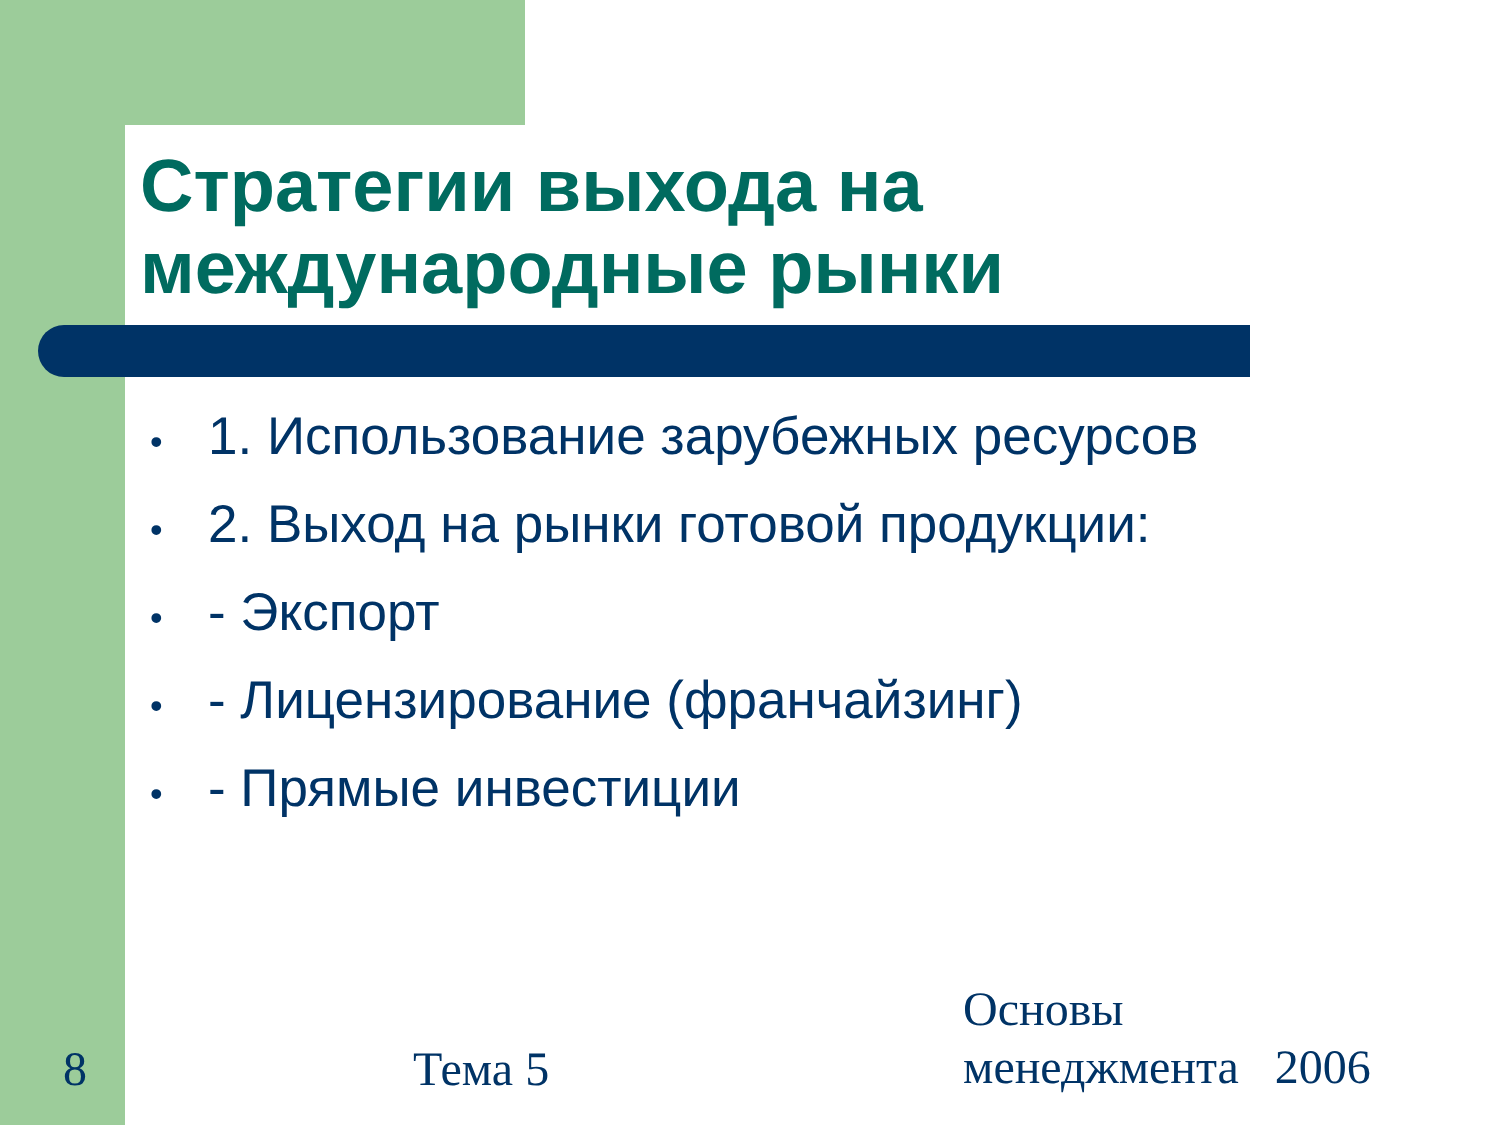Стратегии выхода на международные рынки
• 1. Использование зарубежных ресурсов
• 2. Выход на рынки готовой продукции:
• - Экспорт
• - Лицензирование (франчайзинг)
• - Прямые инвестиции
8 Тема 5
Основы
менеджмента 2006